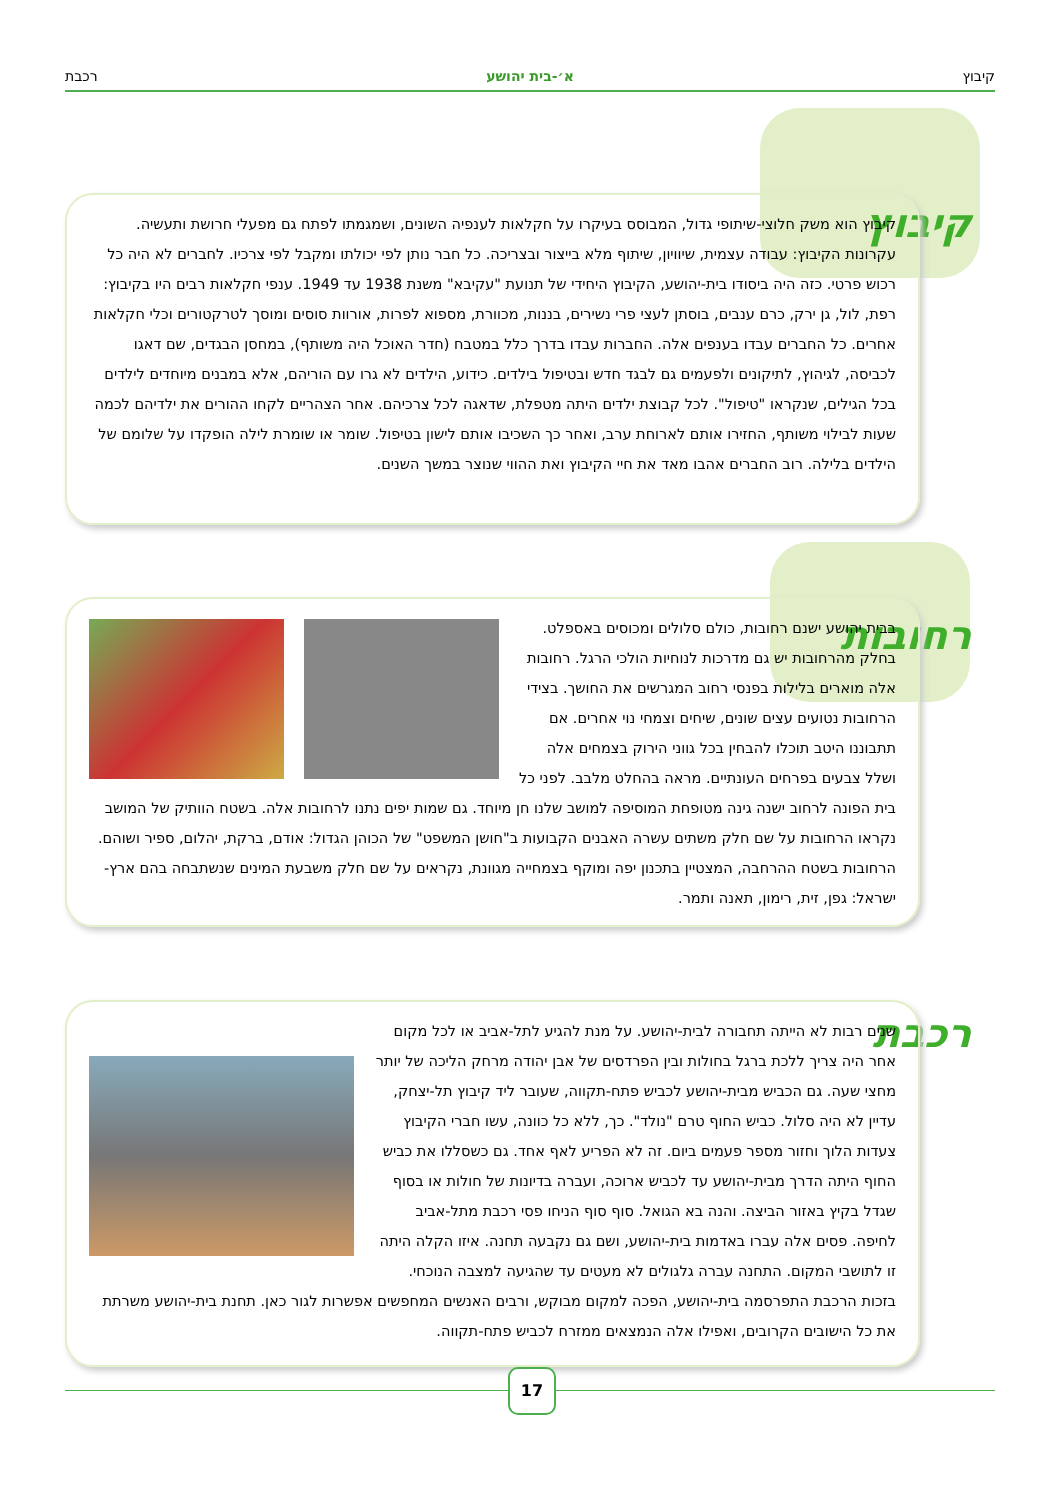קיבוץ א׳-בית יהושע רכבת
קיבוץ
קיבוץ הוא משק חלוצי-שיתופי גדול, המבוסס בעיקרו על חקלאות לענפיה השונים, ושמגמתו לפתח גם מפעלי חרושת ותעשיה. עקרונות הקיבוץ: עבודה עצמית, שיוויון, שיתוף מלא בייצור ובצריכה. כל חבר נותן לפי יכולתו ומקבל לפי צרכיו. לחברים לא היה כל רכוש פרטי. כזה היה ביסודו בית-יהושע, הקיבוץ היחידי של תנועת "עקיבא" משנת 1938 עד 1949. ענפי חקלאות רבים היו בקיבוץ: רפת, לול, גן ירק, כרם ענבים, בוסתן לעצי פרי נשירים, בננות, מכוורת, מספוא לפרות, אורוות סוסים ומוסך לטרקטורים וכלי חקלאות אחרים. כל החברים עבדו בענפים אלה. החברות עבדו בדרך כלל במטבח (חדר האוכל היה משותף), במחסן הבגדים, שם דאגו לכביסה, לגיהוץ, לתיקונים ולפעמים גם לבגד חדש ובטיפול בילדים. כידוע, הילדים לא גרו עם הוריהם, אלא במבנים מיוחדים לילדים בכל הגילים, שנקראו "טיפול". לכל קבוצת ילדים היתה מטפלת, שדאגה לכל צרכיהם. אחר הצהריים לקחו ההורים את ילדיהם לכמה שעות לבילוי משותף, החזירו אותם לארוחת ערב, ואחר כך השכיבו אותם לישון בטיפול. שומר או שומרת לילה הופקדו על שלומם של הילדים בלילה. רוב החברים אהבו מאד את חיי הקיבוץ ואת ההווי שנוצר במשך השנים.
רחובות
בבית יהושע ישנם רחובות, כולם סלולים ומכוסים באספלט. בחלק מהרחובות יש גם מדרכות לנוחיות הולכי הרגל. רחובות אלה מוארים בלילות בפנסי רחוב המגרשים את החושך. בצידי הרחובות נטועים עצים שונים, שיחים וצמחי נוי אחרים. אם תתבוננו היטב תוכלו להבחין בכל גווני הירוק בצמחים אלה ושלל צבעים בפרחים העונתיים. מראה בהחלט מלבב. לפני כל בית הפונה לרחוב ישנה גינה מטופחת המוסיפה למושב שלנו חן מיוחד. גם שמות יפים נתנו לרחובות אלה. בשטח הוותיק של המושב נקראו הרחובות על שם חלק משתים עשרה האבנים הקבועות ב"חושן המשפט" של הכוהן הגדול: אודם, ברקת, יהלום, ספיר ושוהם. הרחובות בשטח ההרחבה, המצטיין בתכנון יפה ומוקף בצמחייה מגוונת, נקראים על שם חלק משבעת המינים שנשתבחה בהם ארץ-ישראל: גפן, זית, רימון, תאנה ותמר.
רכבת
שנים רבות לא הייתה תחבורה לבית-יהושע. על מנת להגיע לתל-אביב או לכל מקום אחר היה צריך ללכת ברגל בחולות ובין הפרדסים של אבן יהודה מרחק הליכה של יותר מחצי שעה. גם הכביש מבית-יהושע לכביש פתח-תקווה, שעובר ליד קיבוץ תל-יצחק, עדיין לא היה סלול. כביש החוף טרם "נולד". כך, ללא כל כוונה, עשו חברי הקיבוץ צעדות הלוך וחזור מספר פעמים ביום. זה לא הפריע לאף אחד. גם כשסללו את כביש החוף היתה הדרך מבית-יהושע עד לכביש ארוכה, ועברה בדיונות של חולות או בסוף שגדל בקיץ באזור הביצה. והנה בא הגואל. סוף סוף הניחו פסי רכבת מתל-אביב לחיפה. פסים אלה עברו באדמות בית-יהושע, ושם גם נקבעה תחנה. איזו הקלה היתה זו לתושבי המקום. התחנה עברה גלגולים לא מעטים עד שהגיעה למצבה הנוכחי. בזכות הרכבת התפרסמה בית-יהושע, הפכה למקום מבוקש, ורבים האנשים המחפשים אפשרות לגור כאן. תחנת בית-יהושע משרתת את כל הישובים הקרובים, ואפילו אלה הנמצאים ממזרח לכביש פתח-תקווה.
17